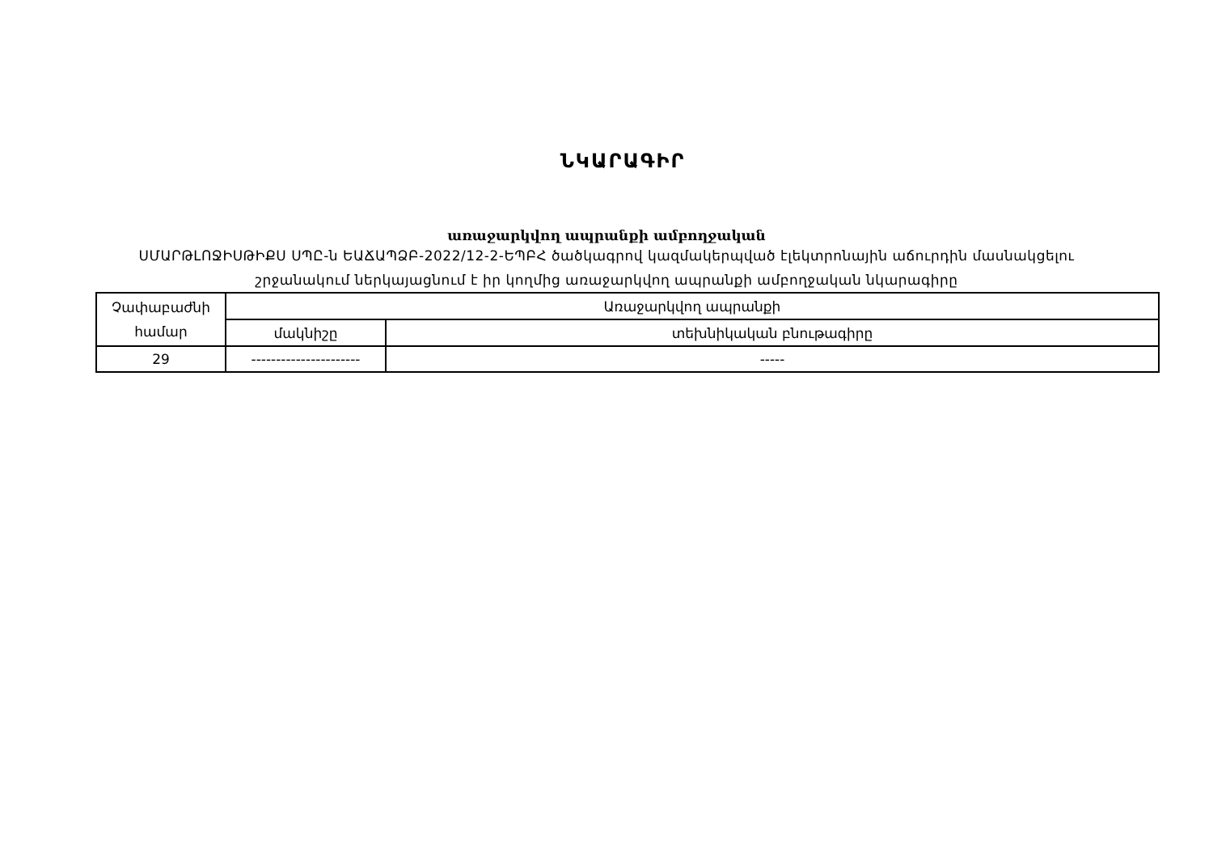ՆԿԱՐԱԳԻՐ
առաջարկվող ապրանքի ամբողջական
ՍՄԱՐԹԼՈՋԻՍԹԻՔՍ ՍՊԸ-ն ԵԱՃԱՊՁԲ-2022/12-2-ԵՊԲՀ ծածկագրով կազմակերպված էլեկտրոնային աճուրդին մասնակցելու
շրջանակում ներկայացնում է իր կողմից առաջարկվող ապրանքի ամբողջական նկարագիրը
| Չափաբաժնի համար | Առաջարկվող ապրանքի | |
| --- | --- | --- |
| | մակնիշը | տեխնիկական բնութագիրը |
| 29 | ---------------------- | ----- |